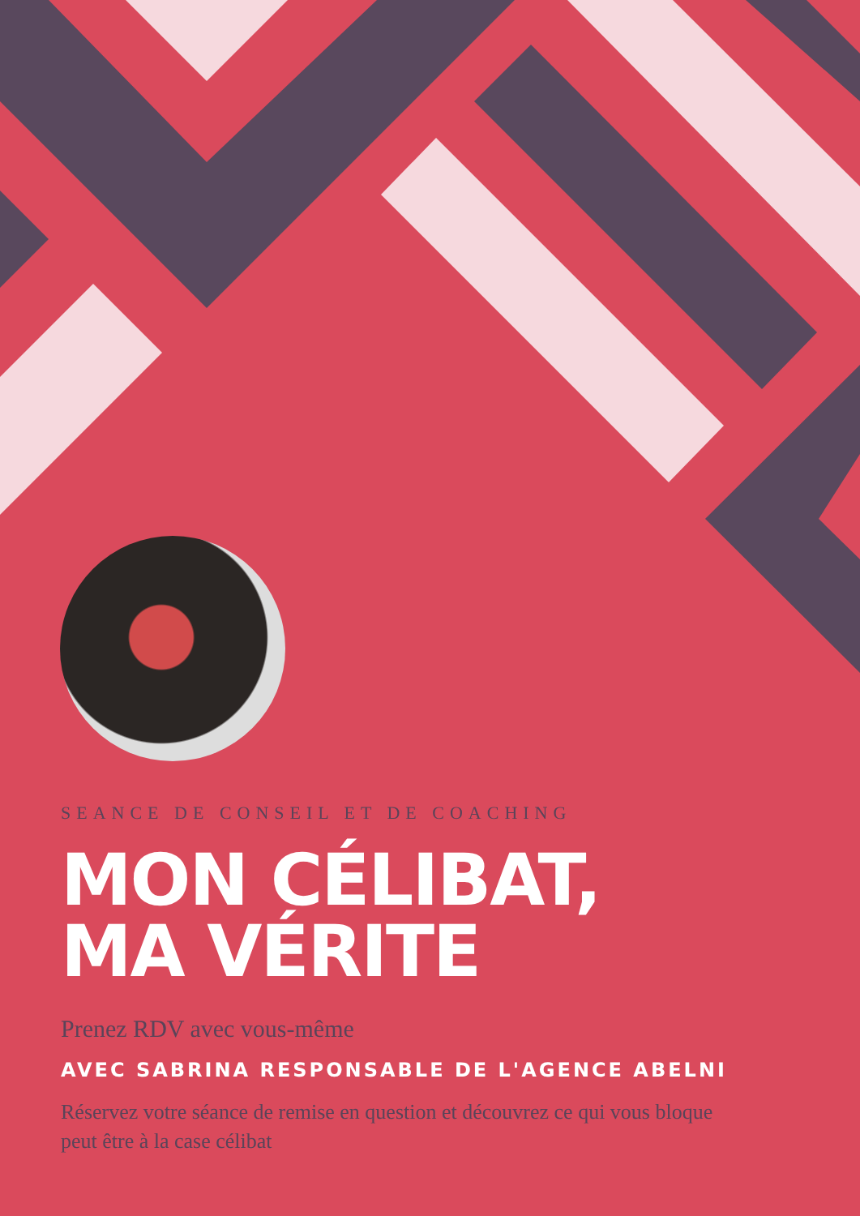SEANCE DE CONSEIL ET DE COACHING
MON CÉLIBAT,
MA VÉRITE
Prenez RDV avec vous-même
AVEC SABRINA RESPONSABLE DE L'AGENCE ABELNI
Réservez votre séance de remise en question et découvrez ce qui vous bloque peut être à la case célibat